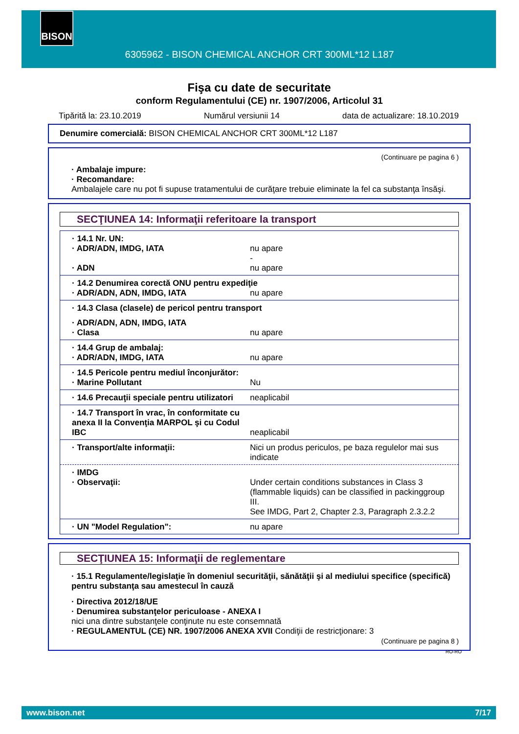BISON
6305962 - BISON CHEMICAL ANCHOR CRT 300ML*12 L187
Fişa cu date de securitate
conform Regulamentului (CE) nr. 1907/2006, Articolul 31
Tipărită la: 23.10.2019 Numărul versiunii 14 data de actualizare: 18.10.2019
Denumire comercială: BISON CHEMICAL ANCHOR CRT 300ML*12 L187
(Continuare pe pagina 6 )
· Ambalaje impure:
· Recomandare:
Ambalajele care nu pot fi supuse tratamentului de curăţare trebuie eliminate la fel ca substanţa însăşi.
SECŢIUNEA 14: Informaţii referitoare la transport
· 14.1 Nr. UN:
· ADR/ADN, IMDG, IATA nu apare
-
· ADN nu apare
· 14.2 Denumirea corectă ONU pentru expediţie
· ADR/ADN, ADN, IMDG, IATA nu apare
· 14.3 Clasa (clasele) de pericol pentru transport
· ADR/ADN, ADN, IMDG, IATA
· Clasa nu apare
· 14.4 Grup de ambalaj:
· ADR/ADN, IMDG, IATA nu apare
· 14.5 Pericole pentru mediul înconjurător:
· Marine Pollutant Nu
· 14.6 Precauţii speciale pentru utilizatori neaplicabil
· 14.7 Transport în vrac, în conformitate cu anexa II la Convenţia MARPOL şi cu Codul IBC neaplicabil
· Transport/alte informaţii: Nici un produs periculos, pe baza regulelor mai sus indicate
· IMDG
· Observaţii: Under certain conditions substances in Class 3 (flammable liquids) can be classified in packinggroup III.
See IMDG, Part 2, Chapter 2.3, Paragraph 2.3.2.2
· UN "Model Regulation": nu apare
SECŢIUNEA 15: Informaţii de reglementare
· 15.1 Regulamente/legislaţie în domeniul securităţii, sănătăţii şi al mediului specifice (specifică) pentru substanţa sau amestecul în cauză
· Directiva 2012/18/UE
· Denumirea substanţelor periculoase - ANEXA I
nici una dintre substanţele conţinute nu este consemnată
· REGULAMENTUL (CE) NR. 1907/2006 ANEXA XVII Condiţii de restricţionare: 3
(Continuare pe pagina 8 )
RO-RO
www.bison.net 7/17